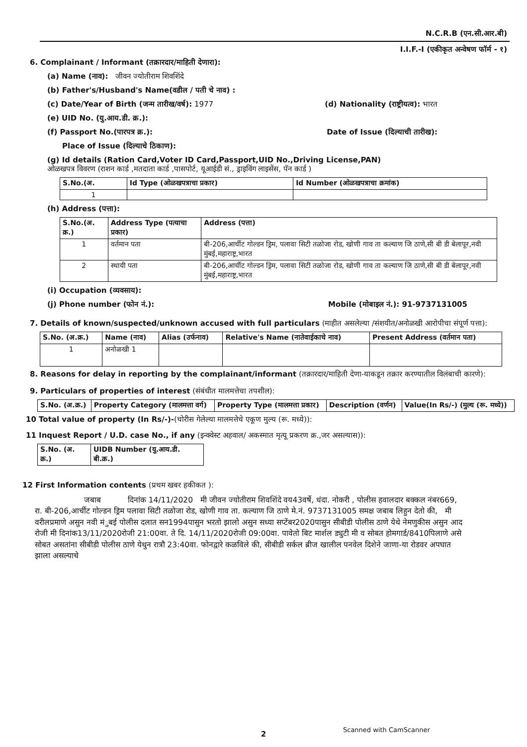N.C.R.B (एन.सी.आर.बी)
I.I.F.-I (एकीकृत अन्वेषण फॉर्म - १)
6. Complainant / Informant (तक्रारदार/माहिती देणारा):
(a) Name (नाव): जीवन ज्योतीराम शिवशिंदे
(b) Father's/Husband's Name(वडील / पती चे नाव) :
(c) Date/Year of Birth (जन्म तारीख/वर्ष): 1977 (d) Nationality (राष्ट्रीयत्व): भारत
(e) UID No. (यु.आय.डी. क्र.):
(f) Passport No.(पारपत्र क्र.): Date of Issue (दिल्याची तारीख):
Place of Issue (दिल्याचे ठिकाण):
(g) Id details (Ration Card,Voter ID Card,Passport,UID No.,Driving License,PAN)
ओळखपत्र विवरण (राशन कार्ड ,मतदाता कार्ड ,पासपोर्ट, यूआईडी सं., ड्राइविंग लाइसेंस, पॅन कार्ड )
| S.No.(अ. | Id Type (ओळखपत्राचा प्रकार) | Id Number (ओळखपत्राचा क्रमांक) |
| --- | --- | --- |
| 1 | | |
(h) Address (पत्ता):
| S.No.(अ. क्र.) | Address Type (पत्याचा प्रकार) | Address (पत्ता) |
| --- | --- | --- |
| 1 | वर्तमान पता | बी-206,आर्चीट गोल्डन ड्रिम, पलावा सिटी तळोजा रोड, खोणी गाव ता कल्याण जि ठाणे,सी बी डी बेलापूर,नवी मुंबई,महाराष्ट्र,भारत |
| 2 | स्थायी पता | बी-206,आर्चीट गोल्डन ड्रिम, पलावा सिटी तळोजा रोड, खोणी गाव ता कल्याण जि ठाणे,सी बी डी बेलापूर,नवी मुंबई,महाराष्ट्र,भारत |
(i) Occupation (व्यवसाय):
(j) Phone number (फोन नं.): Mobile (मोबाइल नं.): 91-9737131005
7. Details of known/suspected/unknown accused with full particulars (माहीत असलेल्या /संशयीत/अनोळखी आरोपीचा संपूर्ण पत्ता):
| S.No. (अ.क्र.) | Name (नाव) | Alias (उर्फनाव) | Relative's Name (नातेवाईकाचे नाव) | Present Address (वर्तमान पता) |
| --- | --- | --- | --- | --- |
| 1 | अनोळखी 1 | | | |
8. Reasons for delay in reporting by the complainant/informant (तक्रारदार/माहिती देणा-याकडून तक्रार करण्यातील विलंबाची कारणे):
9. Particulars of properties of interest (संबंधीत मालमत्तेचा तपशील):
| S.No. (अ.क्र.) | Property Category (मालमत्ता वर्ग) | Property Type (मालमत्ता प्रकार) | Description (वर्णन) | Value(In Rs/-) (मुल्य (रू. मध्ये)) |
| --- | --- | --- | --- | --- |
10 Total value of property (In Rs/-)-(चोरीस गेलेल्या मालमत्तेचे एकूण मुल्य (रू. मध्ये)):
11 Inquest Report / U.D. case No., if any (इन्क्वेस्ट अहवाल/ अकस्मात मृत्यू प्रकरण क्र.,जर असल्यास)):
| S.No. (अ. क्र.) | UIDB Number (यु.आय.डी. बी.क्र.) |
| --- | --- |
12 First Information contents (प्रथम खबर हकीकत ):
जबाब दिनांक 14/11/2020 मी जीवन ज्योतीराम शिवशिंदे वय43वर्षे, धंदा. नोकरी , पोलीस हवालदार बक्कल नंबर669, रा. बी-206,आर्चीट गोल्डन ड्रिम पलावा सिटी तळोजा रोड, खोणी गाव ता. कल्याण जि ठाणे मे.नं. 9737131005 समक्ष जबाब लिहुन देतो की, मी वरीलप्रमाणे असुन नवी मंुबई पोलीस दलात सन1994पासुन भरतो झालो असुन सध्या सप्टेंबर2020पासुन सीबीडी पोलीस ठाणे येथे नेमणुकीस असुन आद रोजी मी दिनांक13/11/2020रोजी 21:00वा. ते दि. 14/11/2020रोजी 09:00वा. पावेतो बिट मार्शल ड्युटी मी व सोबत होमगार्ड/8410पिलाणे असे सोबत असतांना सीबीडी पोलीस ठाणे येथुन रात्रौ 23:40वा. फोनद्वारे कळविले की, सीबीडी सर्कल ब्रीज खालील पनवेल दिशेने जाणा-या रोडवर अपघात झाला असल्याचे
2 Scanned with CamScanner